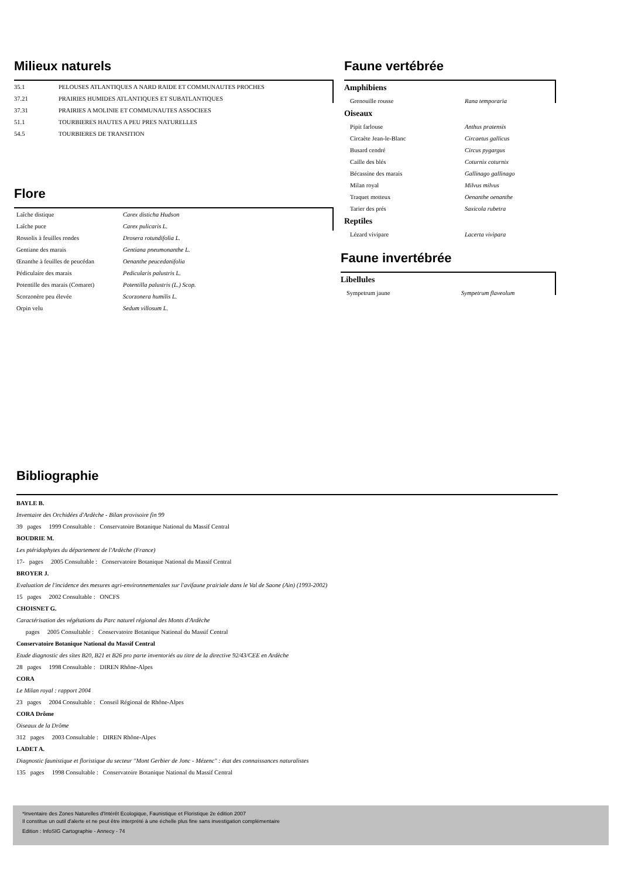Milieux naturels
| 35.1 | PELOUSES ATLANTIQUES A NARD RAIDE ET COMMUNAUTES PROCHES |
| 37.21 | PRAIRIES HUMIDES ATLANTIQUES ET SUBATLANTIQUES |
| 37.31 | PRAIRIES A MOLINIE ET COMMUNAUTES ASSOCIEES |
| 51.1 | TOURBIERES HAUTES A PEU PRES NATURELLES |
| 54.5 | TOURBIERES DE TRANSITION |
Flore
| Laîche distique | Carex disticha Hudson |
| Laîche puce | Carex pulicaris L. |
| Rossolis à feuilles rondes | Drosera rotundifolia L. |
| Gentiane des marais | Gentiana pneumonanthe L. |
| Œnanthe à feuilles de peucédan | Oenanthe peucedanifolia |
| Pédiculaire des marais | Pedicularis palustris L. |
| Potentille des marais (Comaret) | Potentilla palustris (L.) Scop. |
| Scorzonère peu élevée | Scorzonera humilis L. |
| Orpin velu | Sedum villosum L. |
Faune vertébrée
| Amphibiens | |
| Grenouille rousse | Rana temporaria |
| Oiseaux | |
| Pipit farlouse | Anthus pratensis |
| Circaète Jean-le-Blanc | Circaetus gallicus |
| Busard cendré | Circus pygargus |
| Caille des blés | Coturnix coturnix |
| Bécassine des marais | Gallinago gallinago |
| Milan royal | Milvus milvus |
| Traquet motteux | Oenanthe oenanthe |
| Tarier des prés | Saxicola rubetra |
| Reptiles | |
| Lézard vivipare | Lacerta vivipara |
Faune invertébrée
| Libellules | |
| Sympetrum jaune | Sympetrum flaveolum |
Bibliographie
BAYLE B.
Inventaire des Orchidées d'Ardèche - Bilan provisoire fin 99
39 pages 1999 Consultable : Conservatoire Botanique National du Massif Central
BOUDRIE M.
Les ptéridophytes du département de l'Ardèche (France)
17- pages 2005 Consultable : Conservatoire Botanique National du Massif Central
BROYER J.
Evaluation de l'incidence des mesures agri-environnementales sur l'avifaune prairiale dans le Val de Saone (Ain) (1993-2002)
15 pages 2002 Consultable : ONCFS
CHOISNET G.
Caractérisation des végétations du Parc naturel régional des Monts d'Ardèche
pages 2005 Consultable : Conservatoire Botanique National du Massif Central
Conservatoire Botanique National du Massif Central
Etude diagnostic des sites B20, B21 et B26 pro parte inventoriés au titre de la directive 92/43/CEE en Ardèche
28 pages 1998 Consultable : DIREN Rhône-Alpes
CORA
Le Milan royal : rapport 2004
23 pages 2004 Consultable : Conseil Régional de Rhône-Alpes
CORA Drôme
Oiseaux de la Drôme
312 pages 2003 Consultable : DIREN Rhône-Alpes
LADET A.
Diagnostic faunistique et floristique du secteur "Mont Gerbier de Jonc - Mézenc" : état des connaissances naturalistes
135 pages 1998 Consultable : Conservatoire Botanique National du Massif Central
*Inventaire des Zones Naturelles d'Intérêt Ecologique, Faunistique et Floristique 2e édition 2007
Il constitue un outil d'alerte et ne peut être interprété à une échelle plus fine sans investigation complémentaire
Edition : InfoSIG Cartographie - Annecy - 74